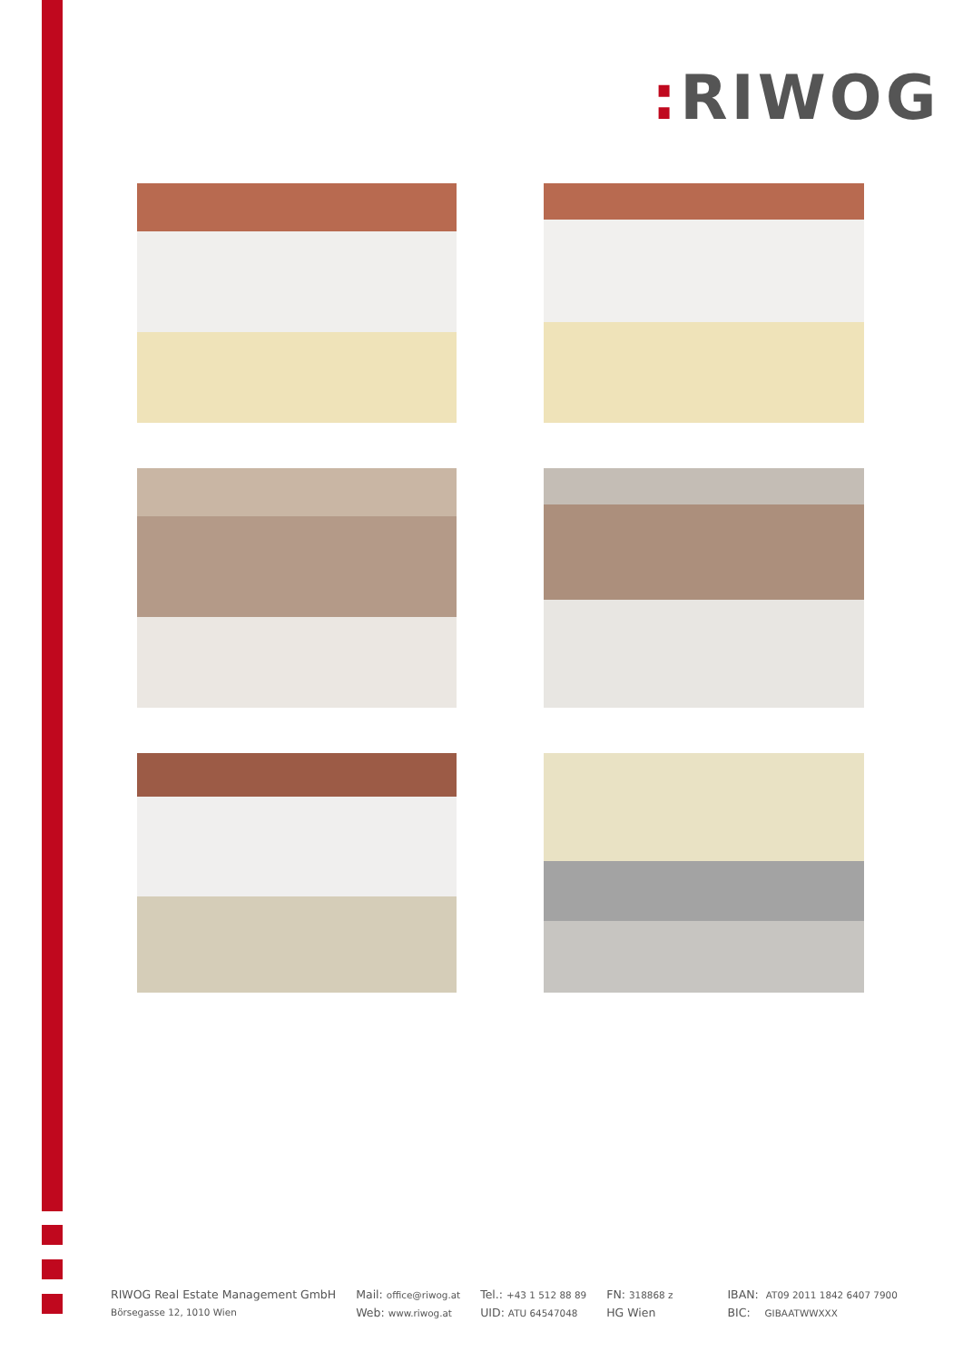: RIWOG
RIWOG Real Estate Management GmbH
Börsegasse 12, 1010 Wien
Mail: office@riwog.at
Web: www.riwog.at
Tel.: +43 1 512 88 89
UID: ATU 64547048
FN: 318868 z
HG Wien
IBAN: AT09 2011 1842 6407 7900
BIC: GIBAATWWXXX